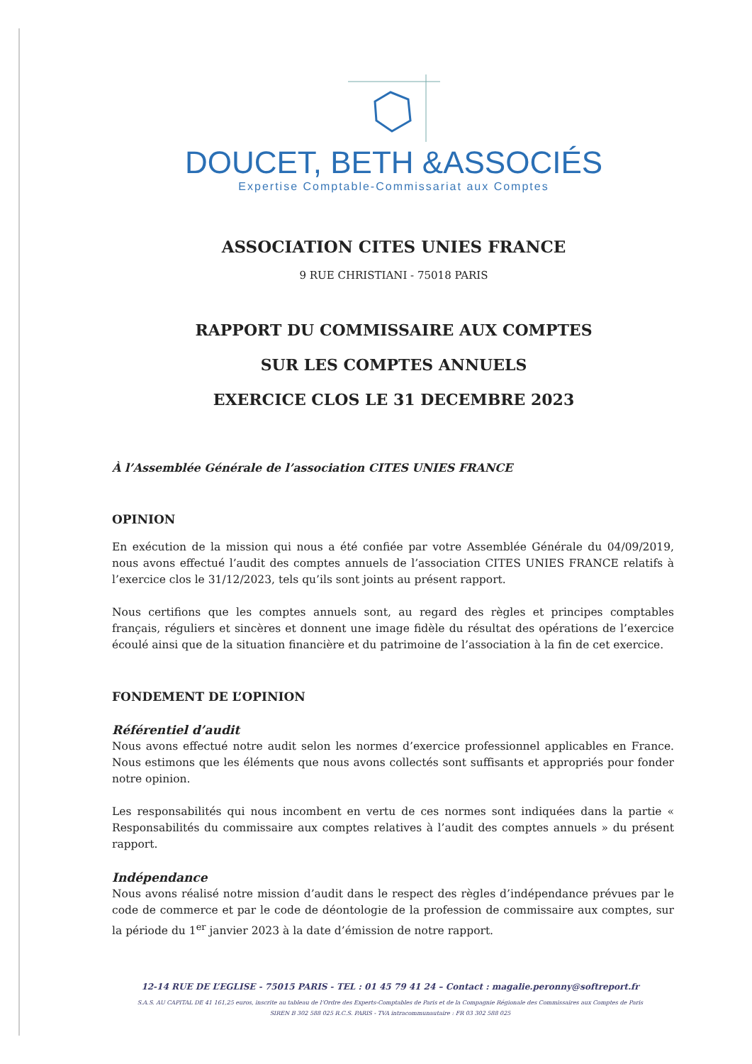DOUCET, BETH &ASSOCIÉS
Expertise Comptable-Commissariat aux Comptes
ASSOCIATION CITES UNIES FRANCE
9 RUE CHRISTIANI - 75018 PARIS
RAPPORT DU COMMISSAIRE AUX COMPTES
SUR LES COMPTES ANNUELS
EXERCICE CLOS LE 31 DECEMBRE 2023
À l’Assemblée Générale de l’association CITES UNIES FRANCE
OPINION
En exécution de la mission qui nous a été confiée par votre Assemblée Générale du 04/09/2019, nous avons effectué l’audit des comptes annuels de l’association CITES UNIES FRANCE relatifs à l’exercice clos le 31/12/2023, tels qu’ils sont joints au présent rapport.
Nous certifions que les comptes annuels sont, au regard des règles et principes comptables français, réguliers et sincères et donnent une image fidèle du résultat des opérations de l’exercice écoulé ainsi que de la situation financière et du patrimoine de l’association à la fin de cet exercice.
FONDEMENT DE L’OPINION
Référentiel d’audit
Nous avons effectué notre audit selon les normes d’exercice professionnel applicables en France. Nous estimons que les éléments que nous avons collectés sont suffisants et appropriés pour fonder notre opinion.
Les responsabilités qui nous incombent en vertu de ces normes sont indiquées dans la partie « Responsabilités du commissaire aux comptes relatives à l’audit des comptes annuels » du présent rapport.
Indépendance
Nous avons réalisé notre mission d’audit dans le respect des règles d’indépendance prévues par le code de commerce et par le code de déontologie de la profession de commissaire aux comptes, sur la période du 1<sup>er</sup> janvier 2023 à la date d’émission de notre rapport.
12-14 RUE DE L’EGLISE - 75015 PARIS - TEL : 01 45 79 41 24 – Contact : magalie.peronny@softreport.fr
S.A.S. AU CAPITAL DE 41 161,25 euros, inscrite au tableau de l’Ordre des Experts-Comptables de Paris et de la Compagnie Régionale des Commissaires aux Comptes de Paris
SIREN B 302 588 025 R.C.S. PARIS - TVA intracommunautaire : FR 03 302 588 025